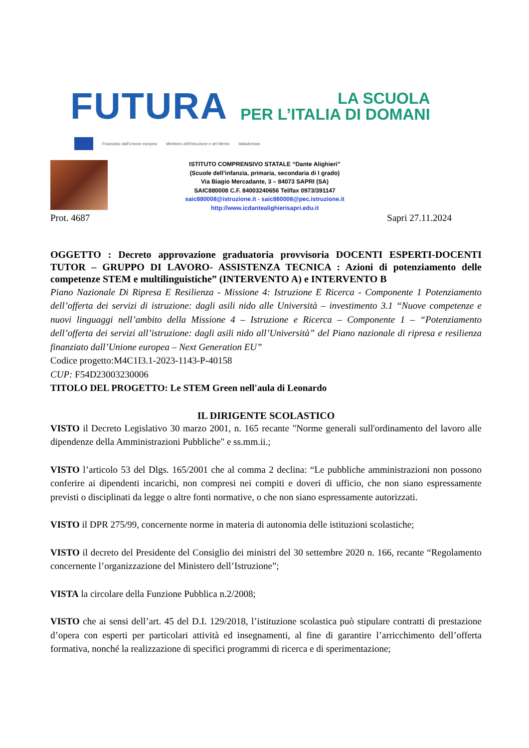FUTURA
LA SCUOLA
PER L’ITALIA DI DOMANI
Finanziato dall'Unione europea Ministero dell'Istruzione e del Merito Italiadomani
ISTITUTO COMPRENSIVO STATALE “Dante Alighieri”
(Scuole dell’infanzia, primaria, secondaria di I grado)
Via Biagio Mercadante, 3 – 84073 SAPRI (SA)
SAIC880008 C.F. 84003240656 Tel/fax 0973/391147
saic880008@istruzione.it - saic880008@pec.istruzione.it
http://www.icdantealighierisapri.edu.it
Prot. 4687 Sapri 27.11.2024
OGGETTO : Decreto approvazione graduatoria provvisoria DOCENTI ESPERTI-DOCENTI TUTOR – GRUPPO DI LAVORO- ASSISTENZA TECNICA : Azioni di potenziamento delle competenze STEM e multilinguistiche” (INTERVENTO A) e INTERVENTO B
Piano Nazionale Di Ripresa E Resilienza - Missione 4: Istruzione E Ricerca - Componente 1 Potenziamento dell’offerta dei servizi di istruzione: dagli asili nido alle Università – investimento 3.1 “Nuove competenze e nuovi linguaggi nell’ambito della Missione 4 – Istruzione e Ricerca – Componente 1 – “Potenziamento dell’offerta dei servizi all’istruzione: dagli asili nido all’Università” del Piano nazionale di ripresa e resilienza finanziato dall’Unione europea – Next Generation EU”
Codice progetto:M4C1I3.1-2023-1143-P-40158
CUP: F54D23003230006
TITOLO DEL PROGETTO: Le STEM Green nell'aula di Leonardo
IL DIRIGENTE SCOLASTICO
VISTO il Decreto Legislativo 30 marzo 2001, n. 165 recante "Norme generali sull'ordinamento del lavoro alle dipendenze della Amministrazioni Pubbliche" e ss.mm.ii.;
VISTO l’articolo 53 del Dlgs. 165/2001 che al comma 2 declina: “Le pubbliche amministrazioni non possono conferire ai dipendenti incarichi, non compresi nei compiti e doveri di ufficio, che non siano espressamente previsti o disciplinati da legge o altre fonti normative, o che non siano espressamente autorizzati.
VISTO il DPR 275/99, concernente norme in materia di autonomia delle istituzioni scolastiche;
VISTO il decreto del Presidente del Consiglio dei ministri del 30 settembre 2020 n. 166, recante “Regolamento concernente l’organizzazione del Ministero dell’Istruzione”;
VISTA la circolare della Funzione Pubblica n.2/2008;
VISTO che ai sensi dell’art. 45 del D.I. 129/2018, l’istituzione scolastica può stipulare contratti di prestazione d’opera con esperti per particolari attività ed insegnamenti, al fine di garantire l’arricchimento dell’offerta formativa, nonché la realizzazione di specifici programmi di ricerca e di sperimentazione;